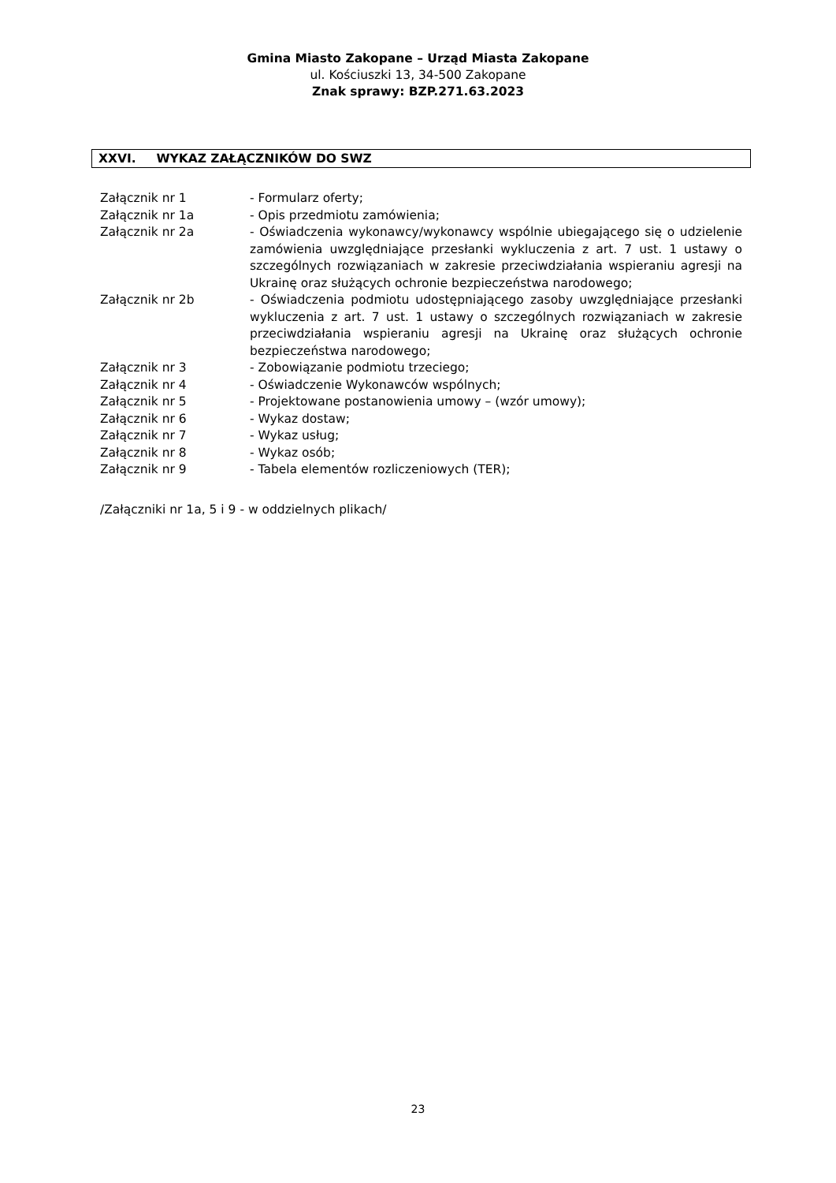Gmina Miasto Zakopane – Urząd Miasta Zakopane
ul. Kościuszki 13, 34-500 Zakopane
Znak sprawy: BZP.271.63.2023
XXVI. WYKAZ ZAŁĄCZNIKÓW DO SWZ
Załącznik nr 1 - Formularz oferty;
Załącznik nr 1a - Opis przedmiotu zamówienia;
Załącznik nr 2a - Oświadczenia wykonawcy/wykonawcy wspólnie ubiegającego się o udzielenie zamówienia uwzględniające przesłanki wykluczenia z art. 7 ust. 1 ustawy o szczególnych rozwiązaniach w zakresie przeciwdziałania wspieraniu agresji na Ukrainę oraz służących ochronie bezpieczeństwa narodowego;
Załącznik nr 2b - Oświadczenia podmiotu udostępniającego zasoby uwzględniające przesłanki wykluczenia z art. 7 ust. 1 ustawy o szczególnych rozwiązaniach w zakresie przeciwdziałania wspieraniu agresji na Ukrainę oraz służących ochronie bezpieczeństwa narodowego;
Załącznik nr 3 - Zobowiązanie podmiotu trzeciego;
Załącznik nr 4 - Oświadczenie Wykonawców wspólnych;
Załącznik nr 5 - Projektowane postanowienia umowy – (wzór umowy);
Załącznik nr 6 - Wykaz dostaw;
Załącznik nr 7 - Wykaz usług;
Załącznik nr 8 - Wykaz osób;
Załącznik nr 9 - Tabela elementów rozliczeniowych (TER);
/Załączniki nr 1a, 5 i 9 - w oddzielnych plikach/
23